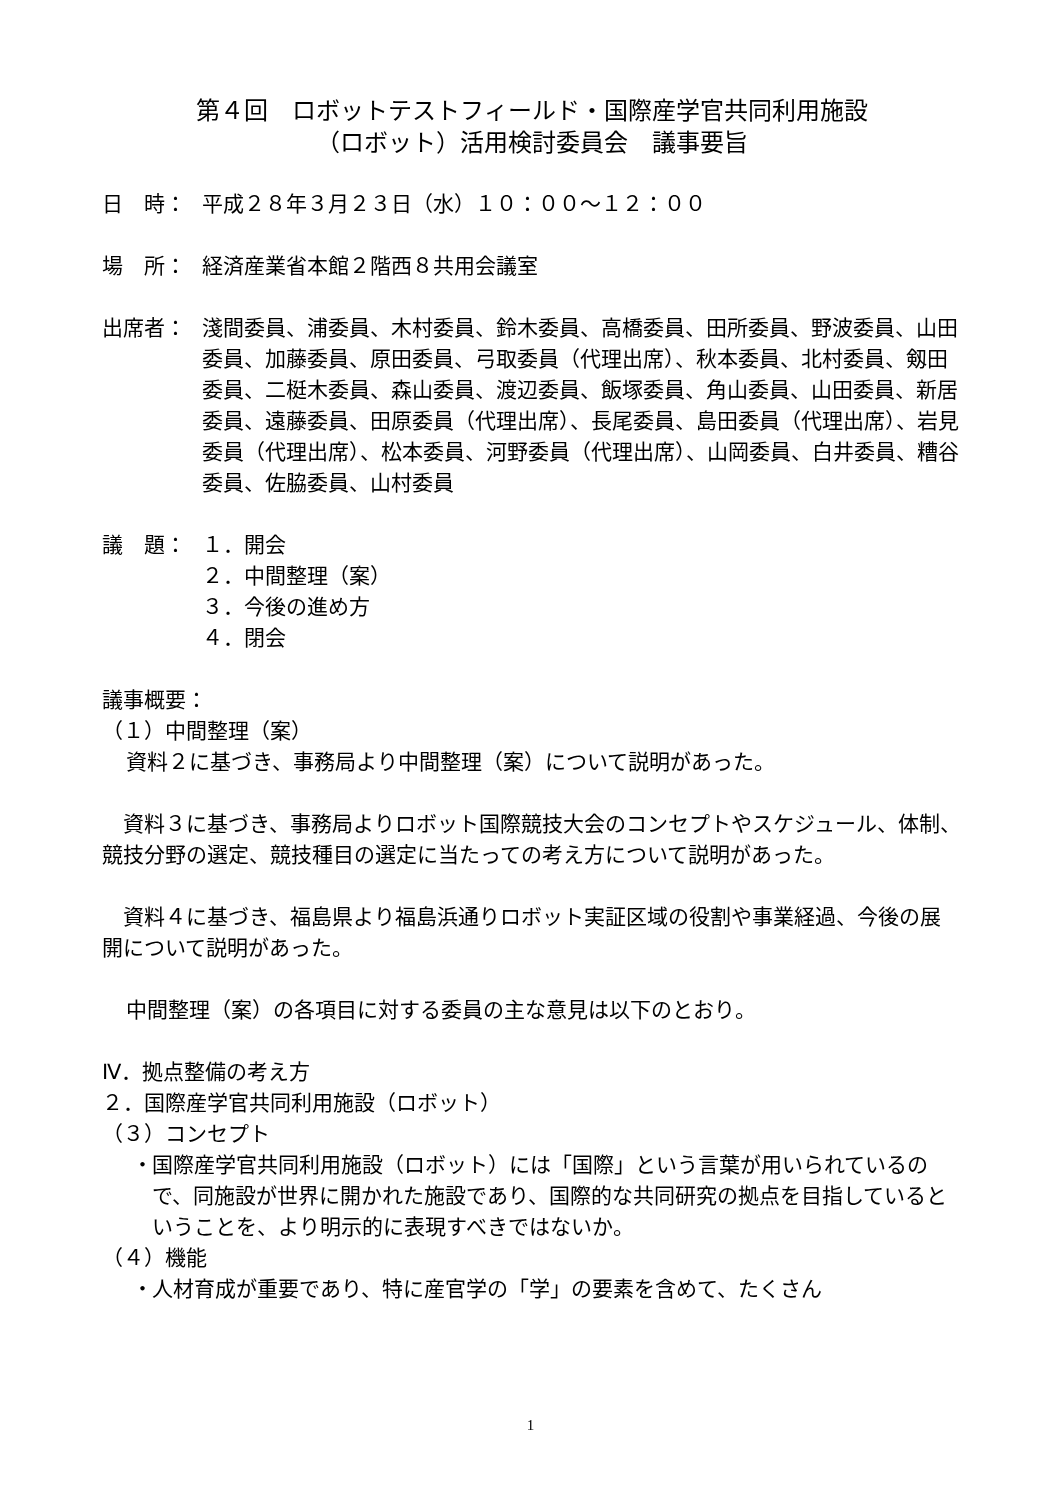第４回　ロボットテストフィールド・国際産学官共同利用施設
（ロボット）活用検討委員会　議事要旨
日　時： 平成２８年３月２３日（水）１０：００～１２：００
場　所： 経済産業省本館２階西８共用会議室
出席者： 淺間委員、浦委員、木村委員、鈴木委員、高橋委員、田所委員、野波委員、山田委員、加藤委員、原田委員、弓取委員（代理出席）、秋本委員、北村委員、剱田委員、二梃木委員、森山委員、渡辺委員、飯塚委員、角山委員、山田委員、新居委員、遠藤委員、田原委員（代理出席）、長尾委員、島田委員（代理出席）、岩見委員（代理出席）、松本委員、河野委員（代理出席）、山岡委員、白井委員、糟谷委員、佐脇委員、山村委員
議　題： １．開会
２．中間整理（案）
３．今後の進め方
４．閉会
議事概要：
（１）中間整理（案）
資料２に基づき、事務局より中間整理（案）について説明があった。
　資料３に基づき、事務局よりロボット国際競技大会のコンセプトやスケジュール、体制、競技分野の選定、競技種目の選定に当たっての考え方について説明があった。
　資料４に基づき、福島県より福島浜通りロボット実証区域の役割や事業経過、今後の展開について説明があった。
中間整理（案）の各項目に対する委員の主な意見は以下のとおり。
Ⅳ．拠点整備の考え方
２．国際産学官共同利用施設（ロボット）
（３）コンセプト
・
国際産学官共同利用施設（ロボット）には「国際」という言葉が用いられているので、同施設が世界に開かれた施設であり、国際的な共同研究の拠点を目指しているということを、より明示的に表現すべきではないか。
（４）機能
・
人材育成が重要であり、特に産官学の「学」の要素を含めて、たくさん
1